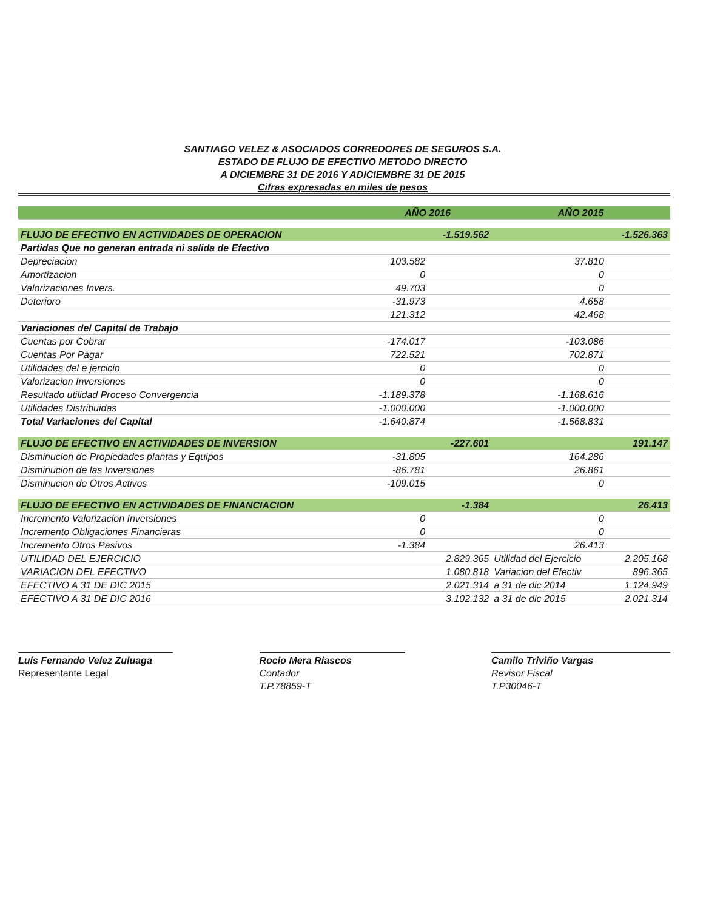SANTIAGO VELEZ & ASOCIADOS CORREDORES DE SEGUROS S.A.
ESTADO DE FLUJO DE EFECTIVO METODO DIRECTO
A DICIEMBRE 31 DE 2016 Y ADICIEMBRE 31 DE 2015
Cifras expresadas en miles de pesos
| | AÑO 2016 | | AÑO 2015 | |
| --- | --- | --- | --- | --- |
| FLUJO DE EFECTIVO EN ACTIVIDADES DE OPERACION | | -1.519.562 | | -1.526.363 |
| Partidas Que no generan entrada ni salida de Efectivo | | | | |
| Depreciacion | 103.582 | | 37.810 | |
| Amortizacion | 0 | | 0 | |
| Valorizaciones Invers. | 49.703 | | 0 | |
| Deterioro | -31.973 | | 4.658 | |
| | 121.312 | | 42.468 | |
| Variaciones del Capital de Trabajo | | | | |
| Cuentas por Cobrar | -174.017 | | -103.086 | |
| Cuentas Por Pagar | 722.521 | | 702.871 | |
| Utilidades del e jercicio | 0 | | 0 | |
| Valorizacion Inversiones | 0 | | 0 | |
| Resultado utilidad Proceso Convergencia | -1.189.378 | | -1.168.616 | |
| Utilidades Distribuidas | -1.000.000 | | -1.000.000 | |
| Total Variaciones del Capital | -1.640.874 | | -1.568.831 | |
| FLUJO DE EFECTIVO EN ACTIVIDADES DE INVERSION | | -227.601 | | 191.147 |
| Disminucion de Propiedades plantas y Equipos | -31.805 | | 164.286 | |
| Disminucion de las Inversiones | -86.781 | | 26.861 | |
| Disminucion de Otros Activos | -109.015 | | 0 | |
| FLUJO DE EFECTIVO EN ACTIVIDADES DE FINANCIACION | | -1.384 | | 26.413 |
| Incremento Valorizacion Inversiones | 0 | | 0 | |
| Incremento Obligaciones Financieras | 0 | | 0 | |
| Incremento Otros Pasivos | -1.384 | | 26.413 | |
| UTILIDAD DEL EJERCICIO | | 2.829.365 | Utilidad del Ejercicio | 2.205.168 |
| VARIACION DEL EFECTIVO | | 1.080.818 | Variacion del Efectiv | 896.365 |
| EFECTIVO A 31 DE DIC 2015 | | 2.021.314 | a 31 de dic 2014 | 1.124.949 |
| EFECTIVO A 31 DE DIC 2016 | | 3.102.132 | a 31 de dic 2015 | 2.021.314 |
Luis Fernando Velez Zuluaga
Representante Legal
Rocio Mera Riascos
Contador
T.P.78859-T
Camilo Triviño Vargas
Revisor Fiscal
T.P30046-T